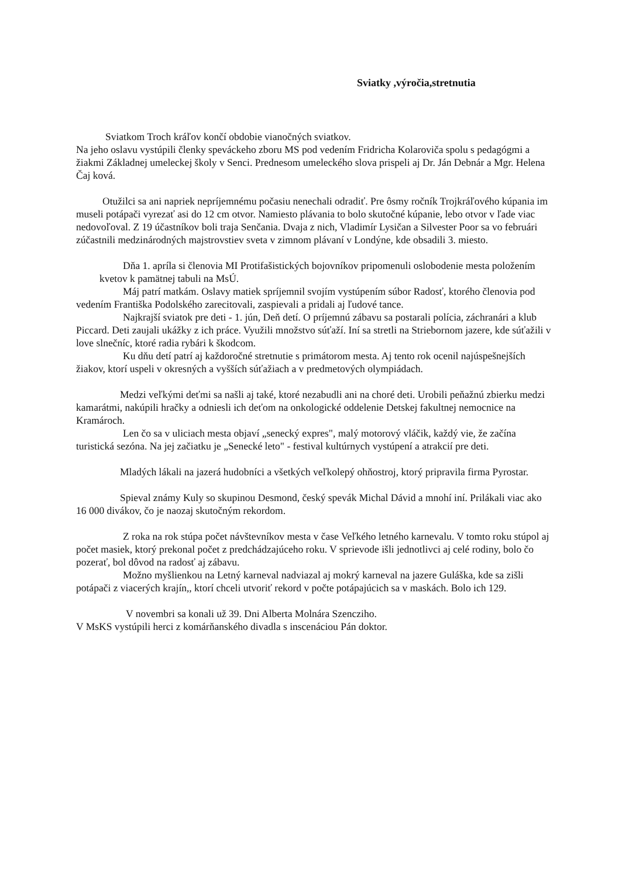Sviatky ,výročia,stretnutia
Sviatkom Troch kráľov končí obdobie vianočných sviatkov.
Na jeho oslavu vystúpili členky speváckeho zboru MS pod vedením Fridricha Kolaroviča spolu s pedagógmi a žiakmi Základnej umeleckej školy v Senci. Prednesom umeleckého slova prispeli aj Dr. Ján Debnár a Mgr. Helena Čaj ková.
Otužilci sa ani napriek nepríjemnému počasiu nenechali odradiť. Pre ôsmy ročník Trojkráľového kúpania im museli potápači vyrezať asi do 12 cm otvor. Namiesto plávania to bolo skutočné kúpanie, lebo otvor v ľade viac nedovoľoval. Z 19 účastníkov boli traja Senčania. Dvaja z nich, Vladimír Lysičan a Silvester Poor sa vo februári zúčastnili medzinárodných majstrovstiev sveta v zimnom plávaní v Londýne, kde obsadili 3. miesto.
Dňa 1. apríla si členovia MI Protifašistických bojovníkov pripomenuli oslobodenie mesta položením kvetov k pamätnej tabuli na MsÚ.
Máj patrí matkám. Oslavy matiek spríjemnil svojím vystúpením súbor Radosť, ktorého členovia pod vedením Františka Podolského zarecitovali, zaspievali a pridali aj ľudové tance.
Najkrajší sviatok pre deti - 1. jún, Deň detí. O príjemnú zábavu sa postarali polícia, záchranári a klub Piccard. Deti zaujali ukážky z ich práce. Využili množstvo súťaží. Iní sa stretli na Striebornom jazere, kde súťažili v love slnečníc, ktoré radia rybári k škodcom.
Ku dňu detí patrí aj každoročné stretnutie s primátorom mesta. Aj tento rok ocenil najúspešnejších žiakov, ktorí uspeli v okresných a vyšších súťažiach a v predmetových olympiádach.
Medzi veľkými deťmi sa našli aj také, ktoré nezabudli ani na choré deti. Urobili peňažnú zbierku medzi kamarátmi, nakúpili hračky a odniesli ich deťom na onkologické oddelenie Detskej fakultnej nemocnice na Kramároch.
Len čo sa v uliciach mesta objaví „senecký expres", malý motorový vláčik, každý vie, že začína turistická sezóna. Na jej začiatku je „Senecké leto" - festival kultúrnych vystúpení a atrakcií pre deti.
Mladých lákali na jazerá hudobníci a všetkých veľkolepý ohňostroj, ktorý pripravila firma Pyrostar.
Spieval známy Kuly so skupinou Desmond, český spevák Michal Dávid a mnohí iní. Prilákali viac ako 16 000 divákov, čo je naozaj skutočným rekordom.
Z roka na rok stúpa počet návštevníkov mesta v čase Veľkého letného karnevalu. V tomto roku stúpol aj počet masiek, ktorý prekonal počet z predchádzajúceho roku. V sprievode išli jednotlivci aj celé rodiny, bolo čo pozerať, bol dôvod na radosť aj zábavu.
Možno myšlienkou na Letný karneval nadviazal aj mokrý karneval na jazere Guláška, kde sa zišli potápači z viacerých krajín,, ktorí chceli utvoriť rekord v počte potápajúcich sa v maskách. Bolo ich 129.
V novembri sa konali už 39. Dni Alberta Molnára Szencziho.
V MsKS vystúpili herci z komárňanského divadla s inscenáciou Pán doktor.